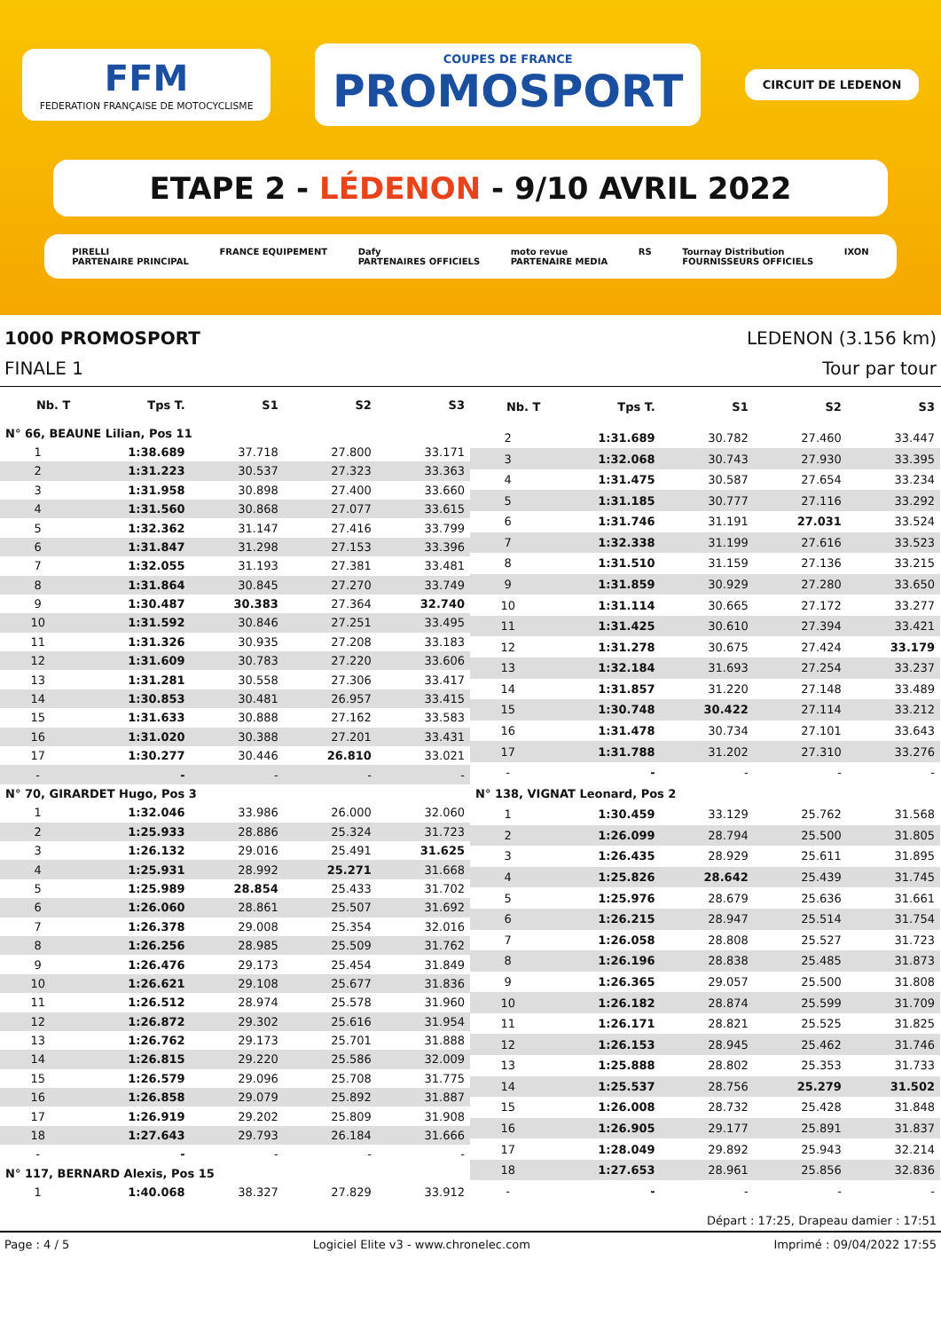FFM
FEDERATION FRANÇAISE DE MOTOCYCLISME
COUPES DE FRANCE
PROMOSPORT
CIRCUIT DE LEDENON
ETAPE 2 - LÉDENON - 9/10 AVRIL 2022
PIRELLI
PARTENAIRE PRINCIPAL FRANCE EQUIPEMENT Dafy
PARTENAIRES OFFICIELS moto revue
PARTENAIRE MEDIA RS Tournay Distribution
FOURNISSEURS OFFICIELS IXON
1000 PROMOSPORT LEDENON (3.156 km)
FINALE 1 Tour par tour
| Nb. T | Tps T. | S1 | S2 | S3 |
| --- | --- | --- | --- | --- |
| N° 66, BEAUNE Lilian, Pos 11 | | | | |
| 1 | 1:38.689 | 37.718 | 27.800 | 33.171 |
| 2 | 1:31.223 | 30.537 | 27.323 | 33.363 |
| 3 | 1:31.958 | 30.898 | 27.400 | 33.660 |
| 4 | 1:31.560 | 30.868 | 27.077 | 33.615 |
| 5 | 1:32.362 | 31.147 | 27.416 | 33.799 |
| 6 | 1:31.847 | 31.298 | 27.153 | 33.396 |
| 7 | 1:32.055 | 31.193 | 27.381 | 33.481 |
| 8 | 1:31.864 | 30.845 | 27.270 | 33.749 |
| 9 | 1:30.487 | 30.383 | 27.364 | 32.740 |
| 10 | 1:31.592 | 30.846 | 27.251 | 33.495 |
| 11 | 1:31.326 | 30.935 | 27.208 | 33.183 |
| 12 | 1:31.609 | 30.783 | 27.220 | 33.606 |
| 13 | 1:31.281 | 30.558 | 27.306 | 33.417 |
| 14 | 1:30.853 | 30.481 | 26.957 | 33.415 |
| 15 | 1:31.633 | 30.888 | 27.162 | 33.583 |
| 16 | 1:31.020 | 30.388 | 27.201 | 33.431 |
| 17 | 1:30.277 | 30.446 | 26.810 | 33.021 |
| - | - | - | - | - |
| N° 70, GIRARDET Hugo, Pos 3 | | | | |
| 1 | 1:32.046 | 33.986 | 26.000 | 32.060 |
| 2 | 1:25.933 | 28.886 | 25.324 | 31.723 |
| 3 | 1:26.132 | 29.016 | 25.491 | 31.625 |
| 4 | 1:25.931 | 28.992 | 25.271 | 31.668 |
| 5 | 1:25.989 | 28.854 | 25.433 | 31.702 |
| 6 | 1:26.060 | 28.861 | 25.507 | 31.692 |
| 7 | 1:26.378 | 29.008 | 25.354 | 32.016 |
| 8 | 1:26.256 | 28.985 | 25.509 | 31.762 |
| 9 | 1:26.476 | 29.173 | 25.454 | 31.849 |
| 10 | 1:26.621 | 29.108 | 25.677 | 31.836 |
| 11 | 1:26.512 | 28.974 | 25.578 | 31.960 |
| 12 | 1:26.872 | 29.302 | 25.616 | 31.954 |
| 13 | 1:26.762 | 29.173 | 25.701 | 31.888 |
| 14 | 1:26.815 | 29.220 | 25.586 | 32.009 |
| 15 | 1:26.579 | 29.096 | 25.708 | 31.775 |
| 16 | 1:26.858 | 29.079 | 25.892 | 31.887 |
| 17 | 1:26.919 | 29.202 | 25.809 | 31.908 |
| 18 | 1:27.643 | 29.793 | 26.184 | 31.666 |
| - | - | - | - | - |
| N° 117, BERNARD Alexis, Pos 15 | | | | |
| 1 | 1:40.068 | 38.327 | 27.829 | 33.912 |
| Nb. T | Tps T. | S1 | S2 | S3 |
| --- | --- | --- | --- | --- |
| 2 | 1:31.689 | 30.782 | 27.460 | 33.447 |
| 3 | 1:32.068 | 30.743 | 27.930 | 33.395 |
| 4 | 1:31.475 | 30.587 | 27.654 | 33.234 |
| 5 | 1:31.185 | 30.777 | 27.116 | 33.292 |
| 6 | 1:31.746 | 31.191 | 27.031 | 33.524 |
| 7 | 1:32.338 | 31.199 | 27.616 | 33.523 |
| 8 | 1:31.510 | 31.159 | 27.136 | 33.215 |
| 9 | 1:31.859 | 30.929 | 27.280 | 33.650 |
| 10 | 1:31.114 | 30.665 | 27.172 | 33.277 |
| 11 | 1:31.425 | 30.610 | 27.394 | 33.421 |
| 12 | 1:31.278 | 30.675 | 27.424 | 33.179 |
| 13 | 1:32.184 | 31.693 | 27.254 | 33.237 |
| 14 | 1:31.857 | 31.220 | 27.148 | 33.489 |
| 15 | 1:30.748 | 30.422 | 27.114 | 33.212 |
| 16 | 1:31.478 | 30.734 | 27.101 | 33.643 |
| 17 | 1:31.788 | 31.202 | 27.310 | 33.276 |
| - | - | - | - | - |
| N° 138, VIGNAT Leonard, Pos 2 | | | | |
| 1 | 1:30.459 | 33.129 | 25.762 | 31.568 |
| 2 | 1:26.099 | 28.794 | 25.500 | 31.805 |
| 3 | 1:26.435 | 28.929 | 25.611 | 31.895 |
| 4 | 1:25.826 | 28.642 | 25.439 | 31.745 |
| 5 | 1:25.976 | 28.679 | 25.636 | 31.661 |
| 6 | 1:26.215 | 28.947 | 25.514 | 31.754 |
| 7 | 1:26.058 | 28.808 | 25.527 | 31.723 |
| 8 | 1:26.196 | 28.838 | 25.485 | 31.873 |
| 9 | 1:26.365 | 29.057 | 25.500 | 31.808 |
| 10 | 1:26.182 | 28.874 | 25.599 | 31.709 |
| 11 | 1:26.171 | 28.821 | 25.525 | 31.825 |
| 12 | 1:26.153 | 28.945 | 25.462 | 31.746 |
| 13 | 1:25.888 | 28.802 | 25.353 | 31.733 |
| 14 | 1:25.537 | 28.756 | 25.279 | 31.502 |
| 15 | 1:26.008 | 28.732 | 25.428 | 31.848 |
| 16 | 1:26.905 | 29.177 | 25.891 | 31.837 |
| 17 | 1:28.049 | 29.892 | 25.943 | 32.214 |
| 18 | 1:27.653 | 28.961 | 25.856 | 32.836 |
| - | - | - | - | - |
Départ : 17:25, Drapeau damier : 17:51
Page : 4 / 5 Logiciel Elite v3 - www.chronelec.com Imprimé : 09/04/2022 17:55